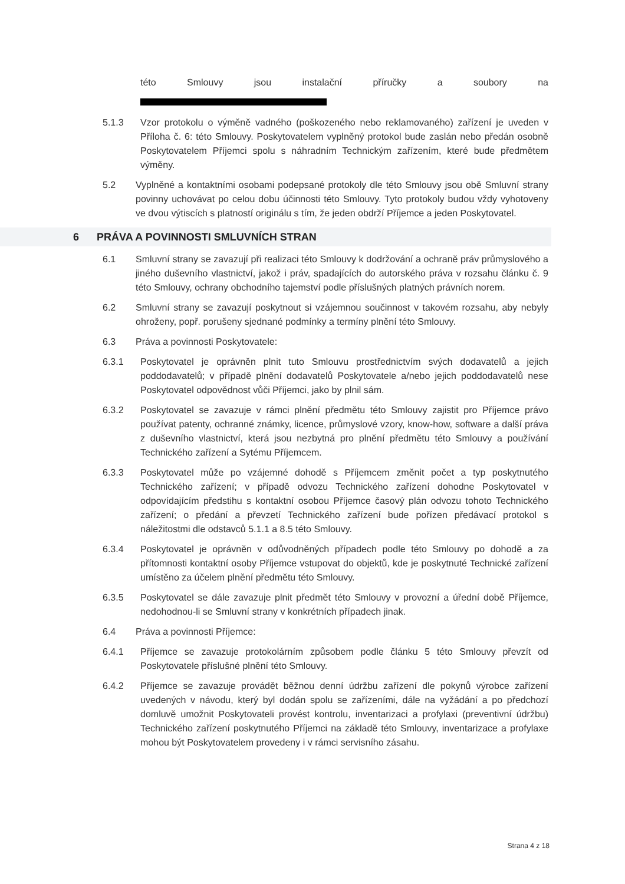této Smlouvy jsou instalační příručky a soubory na
5.1.3 Vzor protokolu o výměně vadného (poškozeného nebo reklamovaného) zařízení je uveden v Příloha č. 6: této Smlouvy. Poskytovatelem vyplněný protokol bude zaslán nebo předán osobně Poskytovatelem Příjemci spolu s náhradním Technickým zařízením, které bude předmětem výměny.
5.2 Vyplněné a kontaktními osobami podepsané protokoly dle této Smlouvy jsou obě Smluvní strany povinny uchovávat po celou dobu účinnosti této Smlouvy. Tyto protokoly budou vždy vyhotoveny ve dvou výtiscích s platností originálu s tím, že jeden obdrží Příjemce a jeden Poskytovatel.
6 PRÁVA A POVINNOSTI SMLUVNÍCH STRAN
6.1 Smluvní strany se zavazují při realizaci této Smlouvy k dodržování a ochraně práv průmyslového a jiného duševního vlastnictví, jakož i práv, spadajících do autorského práva v rozsahu článku č. 9 této Smlouvy, ochrany obchodního tajemství podle příslušných platných právních norem.
6.2 Smluvní strany se zavazují poskytnout si vzájemnou součinnost v takovém rozsahu, aby nebyly ohroženy, popř. porušeny sjednané podmínky a termíny plnění této Smlouvy.
6.3 Práva a povinnosti Poskytovatele:
6.3.1 Poskytovatel je oprávněn plnit tuto Smlouvu prostřednictvím svých dodavatelů a jejich poddodavatelů; v případě plnění dodavatelů Poskytovatele a/nebo jejich poddodavatelů nese Poskytovatel odpovědnost vůči Příjemci, jako by plnil sám.
6.3.2 Poskytovatel se zavazuje v rámci plnění předmětu této Smlouvy zajistit pro Příjemce právo používat patenty, ochranné známky, licence, průmyslové vzory, know-how, software a další práva z duševního vlastnictví, která jsou nezbytná pro plnění předmětu této Smlouvy a používání Technického zařízení a Sytému Příjemcem.
6.3.3 Poskytovatel může po vzájemné dohodě s Příjemcem změnit počet a typ poskytnutého Technického zařízení; v případě odvozu Technického zařízení dohodne Poskytovatel v odpovídajícím předstihu s kontaktní osobou Příjemce časový plán odvozu tohoto Technického zařízení; o předání a převzetí Technického zařízení bude pořízen předávací protokol s náležitostmi dle odstavců 5.1.1 a 8.5 této Smlouvy.
6.3.4 Poskytovatel je oprávněn v odůvodněných případech podle této Smlouvy po dohodě a za přítomnosti kontaktní osoby Příjemce vstupovat do objektů, kde je poskytnuté Technické zařízení umístěno za účelem plnění předmětu této Smlouvy.
6.3.5 Poskytovatel se dále zavazuje plnit předmět této Smlouvy v provozní a úřední době Příjemce, nedohodnou-li se Smluvní strany v konkrétních případech jinak.
6.4 Práva a povinnosti Příjemce:
6.4.1 Příjemce se zavazuje protokolárním způsobem podle článku 5 této Smlouvy převzít od Poskytovatele příslušné plnění této Smlouvy.
6.4.2 Příjemce se zavazuje provádět běžnou denní údržbu zařízení dle pokynů výrobce zařízení uvedených v návodu, který byl dodán spolu se zařízeními, dále na vyžádání a po předchozí domluvě umožnit Poskytovateli provést kontrolu, inventarizaci a profylaxi (preventivní údržbu) Technického zařízení poskytnutého Příjemci na základě této Smlouvy, inventarizace a profylaxe mohou být Poskytovatelem provedeny i v rámci servisního zásahu.
Strana 4 z 18